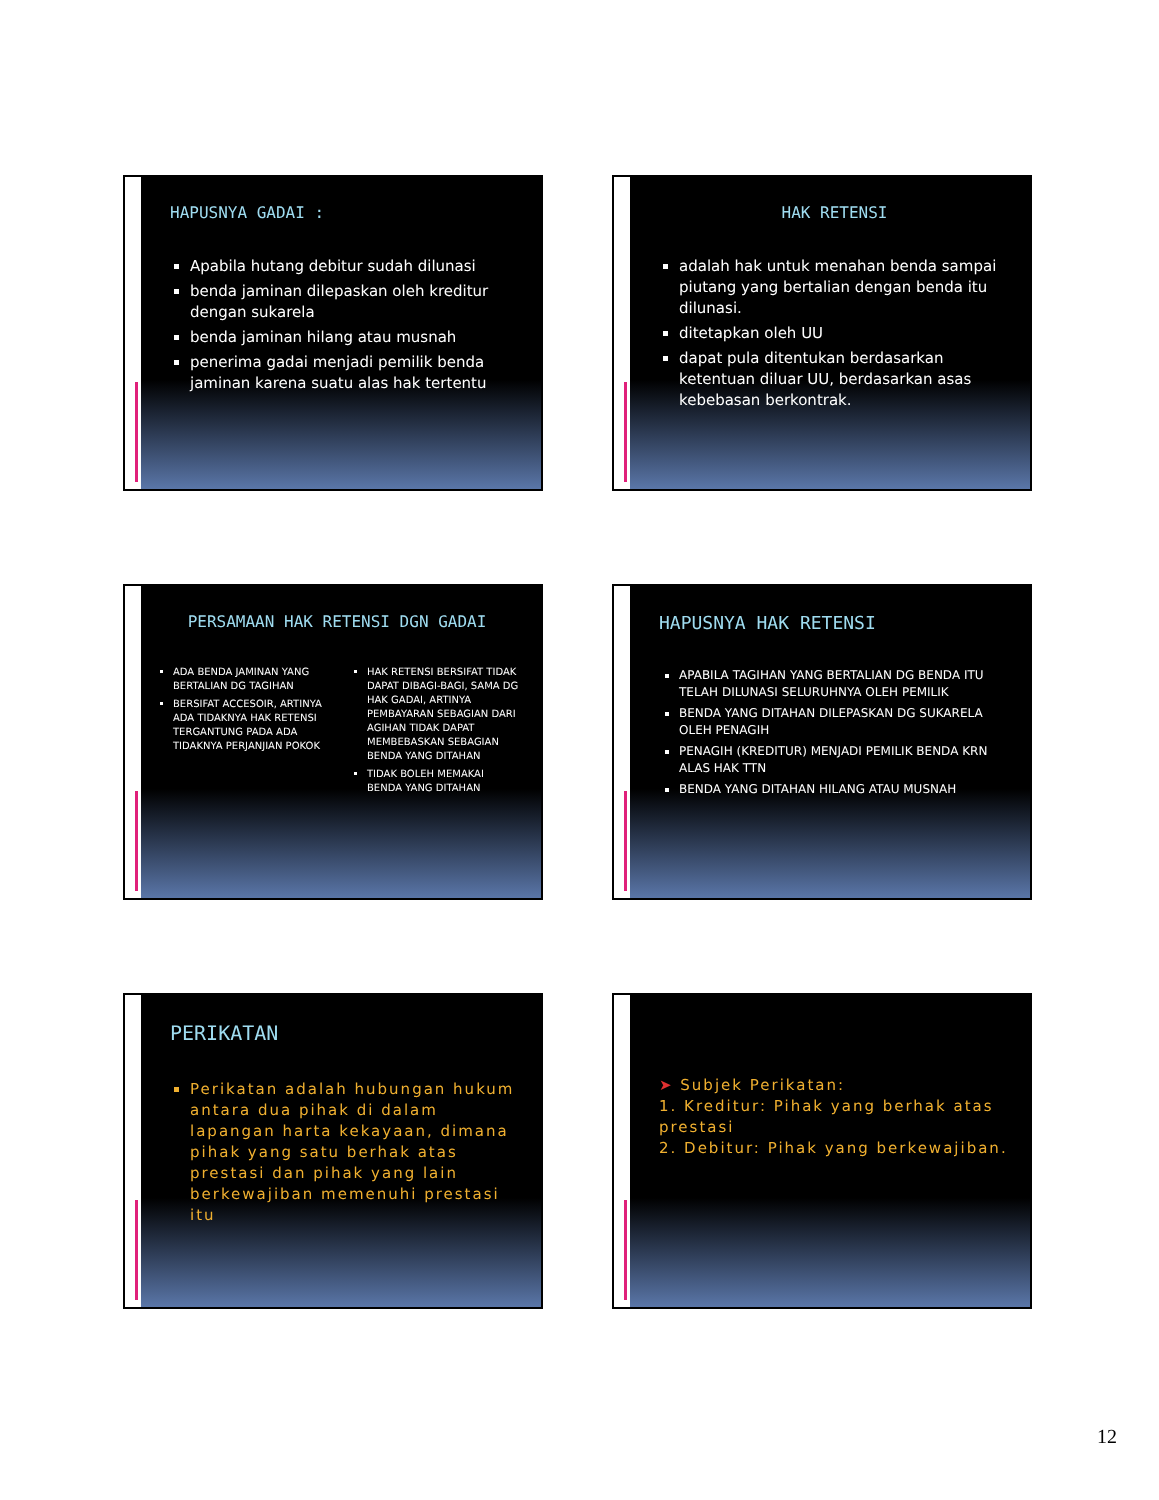HAPUSNYA GADAI :
Apabila hutang debitur sudah dilunasi
benda jaminan dilepaskan oleh kreditur dengan sukarela
benda jaminan hilang atau musnah
penerima gadai menjadi pemilik benda jaminan karena suatu alas hak tertentu
HAK RETENSI
adalah hak untuk menahan benda sampai piutang yang bertalian dengan benda itu dilunasi.
ditetapkan oleh UU
dapat pula ditentukan berdasarkan ketentuan diluar UU, berdasarkan asas kebebasan berkontrak.
PERSAMAAN HAK RETENSI DGN GADAI
ADA BENDA JAMINAN YANG BERTALIAN DG TAGIHAN
BERSIFAT ACCESOIR, ARTINYA ADA TIDAKNYA HAK RETENSI TERGANTUNG PADA ADA TIDAKNYA PERJANJIAN POKOK
HAK RETENSI BERSIFAT TIDAK DAPAT DIBAGI-BAGI, SAMA DG HAK GADAI, ARTINYA PEMBAYARAN SEBAGIAN DARI AGIHAN TIDAK DAPAT MEMBEBASKAN SEBAGIAN BENDA YANG DITAHAN
TIDAK BOLEH MEMAKAI BENDA YANG DITAHAN
HAPUSNYA HAK RETENSI
APABILA TAGIHAN YANG BERTALIAN DG BENDA ITU TELAH DILUNASI SELURUHNYA OLEH PEMILIK
BENDA YANG DITAHAN DILEPASKAN DG SUKARELA OLEH PENAGIH
PENAGIH (KREDITUR) MENJADI PEMILIK BENDA KRN ALAS HAK TTN
BENDA YANG DITAHAN HILANG ATAU MUSNAH
PERIKATAN
Perikatan adalah hubungan hukum antara dua pihak di dalam lapangan harta kekayaan, dimana pihak yang satu berhak atas prestasi dan pihak yang lain berkewajiban memenuhi prestasi itu
➤ Subjek Perikatan:
1. Kreditur: Pihak yang berhak atas prestasi
2. Debitur: Pihak yang berkewajiban.
12